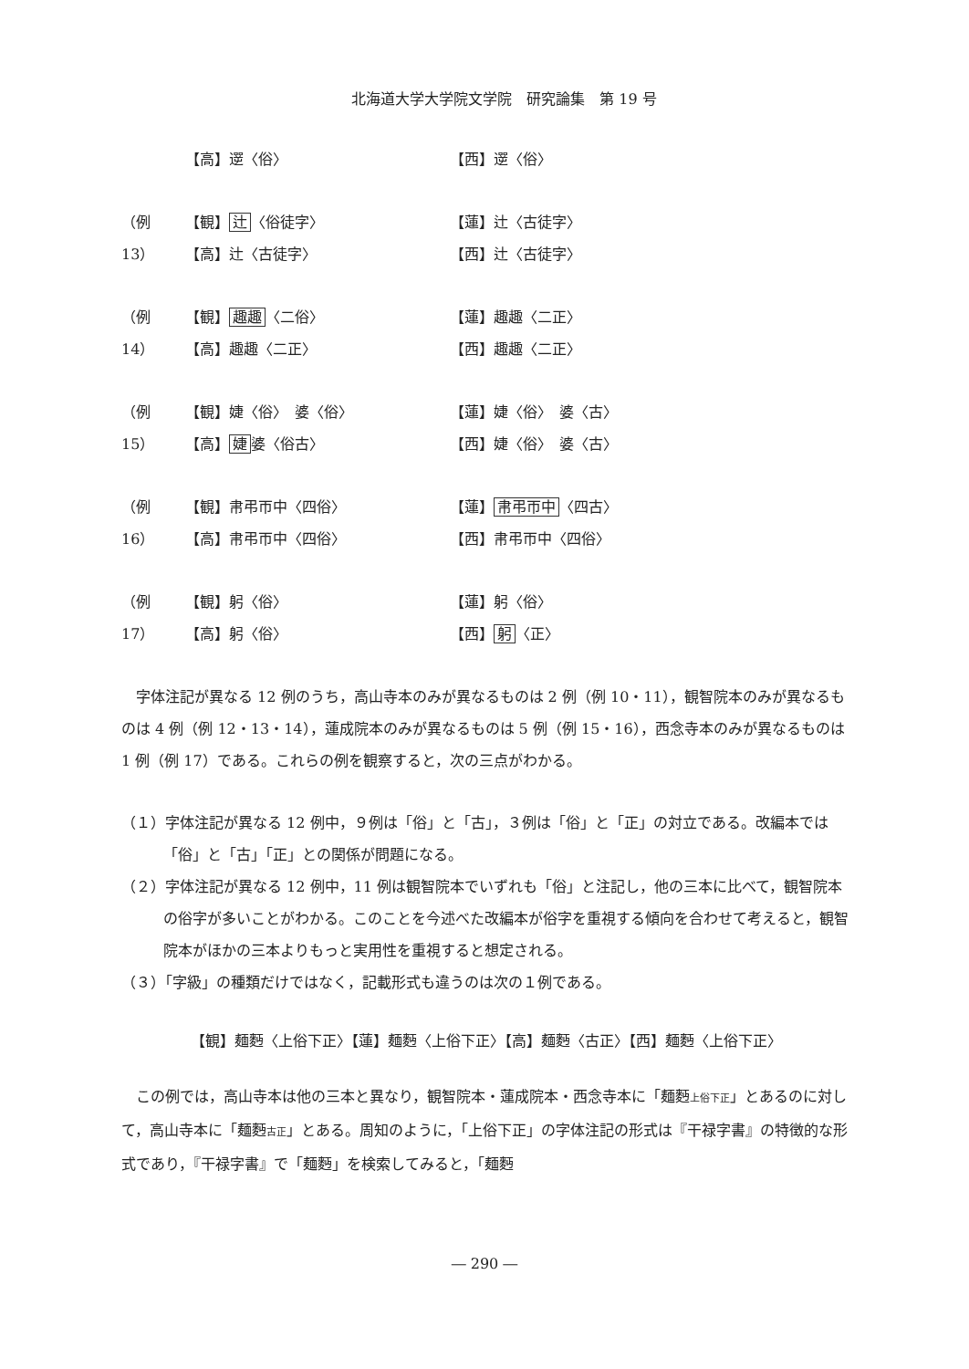北海道大学大学院文学院　研究論集　第 19 号
【高】遻〈俗〉 【西】遻〈俗〉
（例 13） 【観】 辻 〈俗徒字〉 【蓮】辻〈古徒字〉
【高】辻〈古徒字〉 【西】辻〈古徒字〉
（例 14） 【観】 趣趣 〈二俗〉 【蓮】趣趣〈二正〉
【高】趣趣〈二正〉 【西】趣趣〈二正〉
（例 15） 【観】婕〈俗〉　婆〈俗〉 【蓮】婕〈俗〉　婆〈古〉
【高】 婕 婆〈俗古〉 【西】婕〈俗〉　婆〈古〉
（例 16） 【観】帇弔帀中〈四俗〉 【蓮】 帇弔帀中 〈四古〉
【高】帇弔帀中〈四俗〉 【西】帇弔帀中〈四俗〉
（例 17） 【観】躬〈俗〉 【蓮】躬〈俗〉
【高】躬〈俗〉 【西】 躬 〈正〉
字体注記が異なる 12 例のうち，高山寺本のみが異なるものは 2 例（例 10・11），観智院本のみが異なるものは 4 例（例 12・13・14），蓮成院本のみが異なるものは 5 例（例 15・16），西念寺本のみが異なるものは 1 例（例 17）である。これらの例を観察すると，次の三点がわかる。
（１）字体注記が異なる 12 例中，９例は「俗」と「古」，３例は「俗」と「正」の対立である。改編本では「俗」と「古」「正」との関係が問題になる。
（２）字体注記が異なる 12 例中，11 例は観智院本でいずれも「俗」と注記し，他の三本に比べて，観智院本の俗字が多いことがわかる。このことを今述べた改編本が俗字を重視する傾向を合わせて考えると，観智院本がほかの三本よりもっと実用性を重視すると想定される。
（３）「字級」の種類だけではなく，記載形式も違うのは次の１例である。
【観】麺麪〈上俗下正〉【蓮】麺麪〈上俗下正〉【高】麺麪〈古正〉【西】麺麪〈上俗下正〉
この例では，高山寺本は他の三本と異なり，観智院本・蓮成院本・西念寺本に「麺麪上俗下正」とあるのに対して，高山寺本に「麺麪古正」とある。周知のように，「上俗下正」の字体注記の形式は『干禄字書』の特徴的な形式であり，『干禄字書』で「麺麪」を検索してみると，「麺麪
― 290 ―